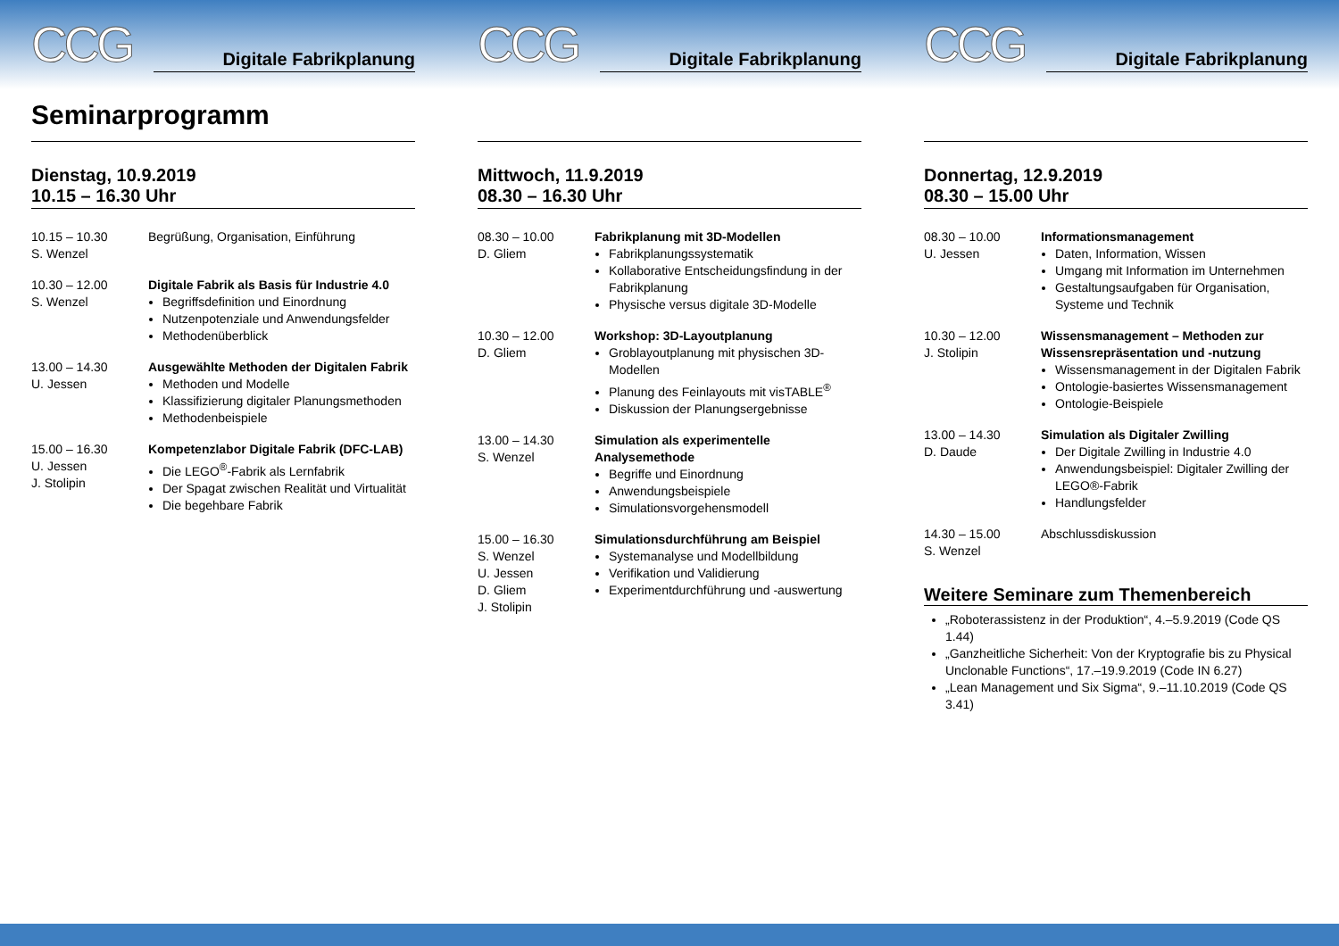CCG
Digitale Fabrikplanung
Seminarprogramm
Dienstag, 10.9.2019
10.15 – 16.30 Uhr
10.15 – 10.30
S. Wenzel
Begrüßung, Organisation, Einführung
10.30 – 12.00
S. Wenzel
Digitale Fabrik als Basis für Industrie 4.0
Begriffsdefinition und Einordnung
Nutzenpotenziale und Anwendungsfelder
Methodenüberblick
13.00 – 14.30
U. Jessen
Ausgewählte Methoden der Digitalen Fabrik
Methoden und Modelle
Klassifizierung digitaler Planungsmethoden
Methodenbeispiele
15.00 – 16.30
U. Jessen
J. Stolipin
Kompetenzlabor Digitale Fabrik (DFC-LAB)
Die LEGO<sup>®</sup>-Fabrik als Lernfabrik
Der Spagat zwischen Realität und Virtualität
Die begehbare Fabrik
CCG
Digitale Fabrikplanung
Mittwoch, 11.9.2019
08.30 – 16.30 Uhr
08.30 – 10.00
D. Gliem
Fabrikplanung mit 3D-Modellen
Fabrikplanungssystematik
Kollaborative Entscheidungsfindung in der Fabrikplanung
Physische versus digitale 3D-Modelle
10.30 – 12.00
D. Gliem
Workshop: 3D-Layoutplanung
Groblayoutplanung mit physischen 3D-Modellen
Planung des Feinlayouts mit visTABLE<sup>®</sup>
Diskussion der Planungsergebnisse
13.00 – 14.30
S. Wenzel
Simulation als experimentelle Analysemethode
Begriffe und Einordnung
Anwendungsbeispiele
Simulationsvorgehensmodell
15.00 – 16.30
S. Wenzel
U. Jessen
D. Gliem
J. Stolipin
Simulationsdurchführung am Beispiel
Systemanalyse und Modellbildung
Verifikation und Validierung
Experimentdurchführung und -auswertung
CCG
Digitale Fabrikplanung
Donnertag, 12.9.2019
08.30 – 15.00 Uhr
08.30 – 10.00
U. Jessen
Informationsmanagement
Daten, Information, Wissen
Umgang mit Information im Unternehmen
Gestaltungsaufgaben für Organisation, Systeme und Technik
10.30 – 12.00
J. Stolipin
Wissensmanagement – Methoden zur Wissensrepräsentation und -nutzung
Wissensmanagement in der Digitalen Fabrik
Ontologie-basiertes Wissensmanagement
Ontologie-Beispiele
13.00 – 14.30
D. Daude
Simulation als Digitaler Zwilling
Der Digitale Zwilling in Industrie 4.0
Anwendungsbeispiel: Digitaler Zwilling der LEGO®-Fabrik
Handlungsfelder
14.30 – 15.00
S. Wenzel
Abschlussdiskussion
Weitere Seminare zum Themenbereich
„Roboterassistenz in der Produktion“, 4.–5.9.2019 (Code QS 1.44)
„Ganzheitliche Sicherheit: Von der Kryptografie bis zu Physical Unclonable Functions“, 17.–19.9.2019 (Code IN 6.27)
„Lean Management und Six Sigma“, 9.–11.10.2019 (Code QS 3.41)